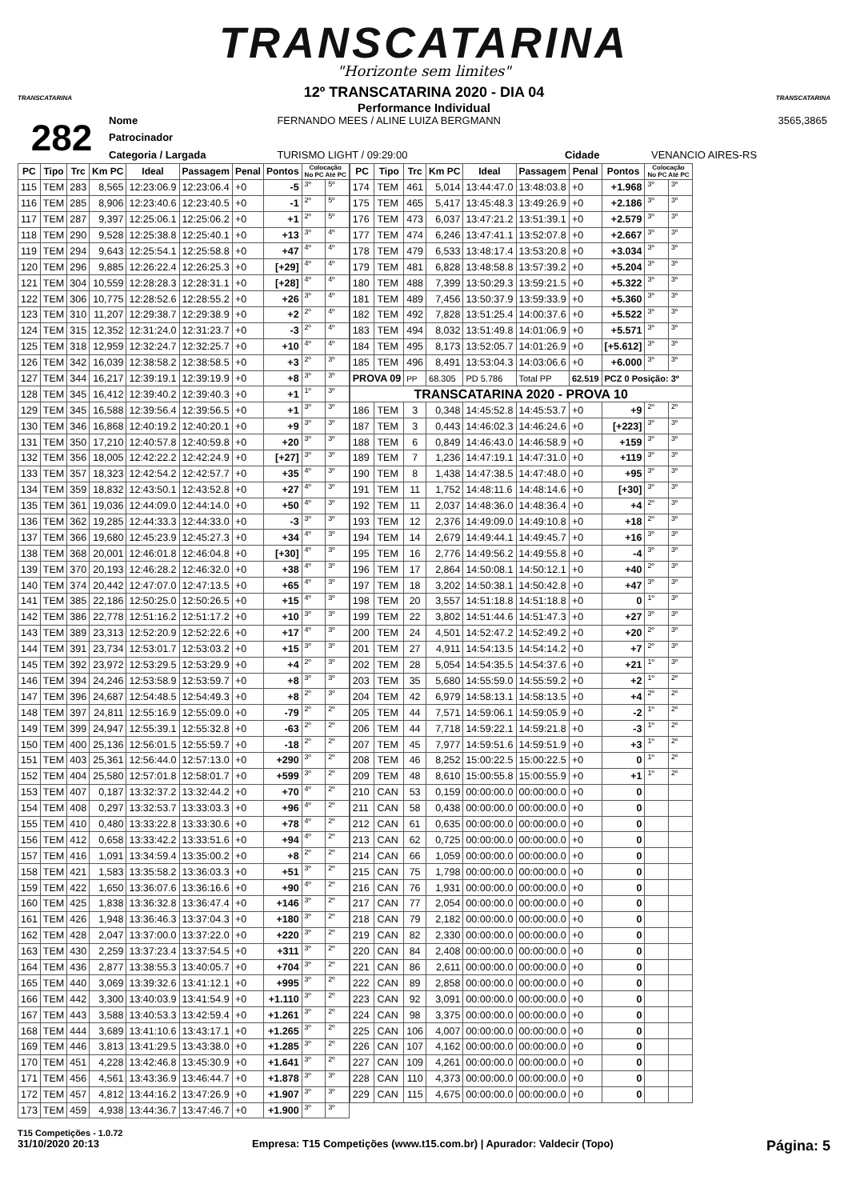TRANSCATARINA TRANSCATARINA
TRANSCATARINA
"Horizonte sem limites"
12º TRANSCATARINA 2020 - DIA 04
Performance Individual
282
| Nome | FERNANDO MEES / ALINE LUIZA BERGMANN | | | 3565,3865 |
| Patrocinador | | | | |
| Categoria / Largada | | TURISMO LIGHT / 09:29:00 | Cidade | VENANCIO AIRES-RS |
| PC | Tipo | Trc | Km PC | Ideal | Passagem | Penal | Pontos | Colocação No PC Até PC | |
| --- | --- | --- | --- | --- | --- | --- | --- | --- | --- |
| 115 | TEM | 283 | 8,565 | 12:23:06.9 | 12:23:06.4 | +0 | -5 | 3º | 5º |
| 116 | TEM | 285 | 8,906 | 12:23:40.6 | 12:23:40.5 | +0 | -1 | 2º | 5º |
| 117 | TEM | 287 | 9,397 | 12:25:06.1 | 12:25:06.2 | +0 | +1 | 2º | 5º |
| 118 | TEM | 290 | 9,528 | 12:25:38.8 | 12:25:40.1 | +0 | +13 | 3º | 4º |
| 119 | TEM | 294 | 9,643 | 12:25:54.1 | 12:25:58.8 | +0 | +47 | 4º | 4º |
| 120 | TEM | 296 | 9,885 | 12:26:22.4 | 12:26:25.3 | +0 | [+29] | 4º | 4º |
| 121 | TEM | 304 | 10,559 | 12:28:28.3 | 12:28:31.1 | +0 | [+28] | 4º | 4º |
| 122 | TEM | 306 | 10,775 | 12:28:52.6 | 12:28:55.2 | +0 | +26 | 3º | 4º |
| 123 | TEM | 310 | 11,207 | 12:29:38.7 | 12:29:38.9 | +0 | +2 | 2º | 4º |
| 124 | TEM | 315 | 12,352 | 12:31:24.0 | 12:31:23.7 | +0 | -3 | 2º | 4º |
| 125 | TEM | 318 | 12,959 | 12:32:24.7 | 12:32:25.7 | +0 | +10 | 4º | 4º |
| 126 | TEM | 342 | 16,039 | 12:38:58.2 | 12:38:58.5 | +0 | +3 | 2º | 3º |
| 127 | TEM | 344 | 16,217 | 12:39:19.1 | 12:39:19.9 | +0 | +8 | 3º | 3º |
| 128 | TEM | 345 | 16,412 | 12:39:40.2 | 12:39:40.3 | +0 | +1 | 1º | 3º |
| 129 | TEM | 345 | 16,588 | 12:39:56.4 | 12:39:56.5 | +0 | +1 | 3º | 3º |
| 130 | TEM | 346 | 16,868 | 12:40:19.2 | 12:40:20.1 | +0 | +9 | 3º | 3º |
| 131 | TEM | 350 | 17,210 | 12:40:57.8 | 12:40:59.8 | +0 | +20 | 3º | 3º |
| 132 | TEM | 356 | 18,005 | 12:42:22.2 | 12:42:24.9 | +0 | [+27] | 3º | 3º |
| 133 | TEM | 357 | 18,323 | 12:42:54.2 | 12:42:57.7 | +0 | +35 | 4º | 3º |
| 134 | TEM | 359 | 18,832 | 12:43:50.1 | 12:43:52.8 | +0 | +27 | 4º | 3º |
| 135 | TEM | 361 | 19,036 | 12:44:09.0 | 12:44:14.0 | +0 | +50 | 4º | 3º |
| 136 | TEM | 362 | 19,285 | 12:44:33.3 | 12:44:33.0 | +0 | -3 | 3º | 3º |
| 137 | TEM | 366 | 19,680 | 12:45:23.9 | 12:45:27.3 | +0 | +34 | 4º | 3º |
| 138 | TEM | 368 | 20,001 | 12:46:01.8 | 12:46:04.8 | +0 | [+30] | 4º | 3º |
| 139 | TEM | 370 | 20,193 | 12:46:28.2 | 12:46:32.0 | +0 | +38 | 4º | 3º |
| 140 | TEM | 374 | 20,442 | 12:47:07.0 | 12:47:13.5 | +0 | +65 | 4º | 3º |
| 141 | TEM | 385 | 22,186 | 12:50:25.0 | 12:50:26.5 | +0 | +15 | 4º | 3º |
| 142 | TEM | 386 | 22,778 | 12:51:16.2 | 12:51:17.2 | +0 | +10 | 3º | 3º |
| 143 | TEM | 389 | 23,313 | 12:52:20.9 | 12:52:22.6 | +0 | +17 | 4º | 3º |
| 144 | TEM | 391 | 23,734 | 12:53:01.7 | 12:53:03.2 | +0 | +15 | 3º | 3º |
| 145 | TEM | 392 | 23,972 | 12:53:29.5 | 12:53:29.9 | +0 | +4 | 2º | 3º |
| 146 | TEM | 394 | 24,246 | 12:53:58.9 | 12:53:59.7 | +0 | +8 | 3º | 3º |
| 147 | TEM | 396 | 24,687 | 12:54:48.5 | 12:54:49.3 | +0 | +8 | 2º | 3º |
| 148 | TEM | 397 | 24,811 | 12:55:16.9 | 12:55:09.0 | +0 | -79 | 2º | 2º |
| 149 | TEM | 399 | 24,947 | 12:55:39.1 | 12:55:32.8 | +0 | -63 | 2º | 2º |
| 150 | TEM | 400 | 25,136 | 12:56:01.5 | 12:55:59.7 | +0 | -18 | 2º | 2º |
| 151 | TEM | 403 | 25,361 | 12:56:44.0 | 12:57:13.0 | +0 | +290 | 3º | 2º |
| 152 | TEM | 404 | 25,580 | 12:57:01.8 | 12:58:01.7 | +0 | +599 | 3º | 2º |
| 153 | TEM | 407 | 0,187 | 13:32:37.2 | 13:32:44.2 | +0 | +70 | 4º | 2º |
| 154 | TEM | 408 | 0,297 | 13:32:53.7 | 13:33:03.3 | +0 | +96 | 4º | 2º |
| 155 | TEM | 410 | 0,480 | 13:33:22.8 | 13:33:30.6 | +0 | +78 | 4º | 2º |
| 156 | TEM | 412 | 0,658 | 13:33:42.2 | 13:33:51.6 | +0 | +94 | 4º | 2º |
| 157 | TEM | 416 | 1,091 | 13:34:59.4 | 13:35:00.2 | +0 | +8 | 2º | 2º |
| 158 | TEM | 421 | 1,583 | 13:35:58.2 | 13:36:03.3 | +0 | +51 | 3º | 2º |
| 159 | TEM | 422 | 1,650 | 13:36:07.6 | 13:36:16.6 | +0 | +90 | 4º | 2º |
| 160 | TEM | 425 | 1,838 | 13:36:32.8 | 13:36:47.4 | +0 | +146 | 3º | 2º |
| 161 | TEM | 426 | 1,948 | 13:36:46.3 | 13:37:04.3 | +0 | +180 | 3º | 2º |
| 162 | TEM | 428 | 2,047 | 13:37:00.0 | 13:37:22.0 | +0 | +220 | 3º | 2º |
| 163 | TEM | 430 | 2,259 | 13:37:23.4 | 13:37:54.5 | +0 | +311 | 3º | 2º |
| 164 | TEM | 436 | 2,877 | 13:38:55.3 | 13:40:05.7 | +0 | +704 | 3º | 2º |
| 165 | TEM | 440 | 3,069 | 13:39:32.6 | 13:41:12.1 | +0 | +995 | 3º | 2º |
| 166 | TEM | 442 | 3,300 | 13:40:03.9 | 13:41:54.9 | +0 | +1.110 | 3º | 2º |
| 167 | TEM | 443 | 3,588 | 13:40:53.3 | 13:42:59.4 | +0 | +1.261 | 3º | 2º |
| 168 | TEM | 444 | 3,689 | 13:41:10.6 | 13:43:17.1 | +0 | +1.265 | 3º | 2º |
| 169 | TEM | 446 | 3,813 | 13:41:29.5 | 13:43:38.0 | +0 | +1.285 | 3º | 2º |
| 170 | TEM | 451 | 4,228 | 13:42:46.8 | 13:45:30.9 | +0 | +1.641 | 3º | 2º |
| 171 | TEM | 456 | 4,561 | 13:43:36.9 | 13:46:44.7 | +0 | +1.878 | 3º | 3º |
| 172 | TEM | 457 | 4,812 | 13:44:16.2 | 13:47:26.9 | +0 | +1.907 | 3º | 3º |
| 173 | TEM | 459 | 4,938 | 13:44:36.7 | 13:47:46.7 | +0 | +1.900 | 3º | 3º |
| PC | Tipo | Trc | Km PC | Ideal | Passagem | Penal | Pontos | Colocação No PC Até PC | |
| --- | --- | --- | --- | --- | --- | --- | --- | --- | --- |
| 174 | TEM | 461 | 5,014 | 13:44:47.0 | 13:48:03.8 | +0 | +1.968 | 3º | 3º |
| 175 | TEM | 465 | 5,417 | 13:45:48.3 | 13:49:26.9 | +0 | +2.186 | 3º | 3º |
| 176 | TEM | 473 | 6,037 | 13:47:21.2 | 13:51:39.1 | +0 | +2.579 | 3º | 3º |
| 177 | TEM | 474 | 6,246 | 13:47:41.1 | 13:52:07.8 | +0 | +2.667 | 3º | 3º |
| 178 | TEM | 479 | 6,533 | 13:48:17.4 | 13:53:20.8 | +0 | +3.034 | 3º | 3º |
| 179 | TEM | 481 | 6,828 | 13:48:58.8 | 13:57:39.2 | +0 | +5.204 | 3º | 3º |
| 180 | TEM | 488 | 7,399 | 13:50:29.3 | 13:59:21.5 | +0 | +5.322 | 3º | 3º |
| 181 | TEM | 489 | 7,456 | 13:50:37.9 | 13:59:33.9 | +0 | +5.360 | 3º | 3º |
| 182 | TEM | 492 | 7,828 | 13:51:25.4 | 14:00:37.6 | +0 | +5.522 | 3º | 3º |
| 183 | TEM | 494 | 8,032 | 13:51:49.8 | 14:01:06.9 | +0 | +5.571 | 3º | 3º |
| 184 | TEM | 495 | 8,173 | 13:52:05.7 | 14:01:26.9 | +0 | [+5.612] | 3º | 3º |
| 185 | TEM | 496 | 8,491 | 13:53:04.3 | 14:03:06.6 | +0 | +6.000 | 3º | 3º |
| PROVA 09 | | PP | 68.305 | PD 5.786 | Total PP | 62.519 | PCZ 0 Posição: 3º | | |
| TRANSCATARINA 2020 - PROVA 10 | | | | | | | | | |
| 186 | TEM | 3 | 0,348 | 14:45:52.8 | 14:45:53.7 | +0 | +9 | 2º | 2º |
| 187 | TEM | 3 | 0,443 | 14:46:02.3 | 14:46:24.6 | +0 | [+223] | 3º | 3º |
| 188 | TEM | 6 | 0,849 | 14:46:43.0 | 14:46:58.9 | +0 | +159 | 3º | 3º |
| 189 | TEM | 7 | 1,236 | 14:47:19.1 | 14:47:31.0 | +0 | +119 | 3º | 3º |
| 190 | TEM | 8 | 1,438 | 14:47:38.5 | 14:47:48.0 | +0 | +95 | 3º | 3º |
| 191 | TEM | 11 | 1,752 | 14:48:11.6 | 14:48:14.6 | +0 | [+30] | 3º | 3º |
| 192 | TEM | 11 | 2,037 | 14:48:36.0 | 14:48:36.4 | +0 | +4 | 2º | 3º |
| 193 | TEM | 12 | 2,376 | 14:49:09.0 | 14:49:10.8 | +0 | +18 | 2º | 3º |
| 194 | TEM | 14 | 2,679 | 14:49:44.1 | 14:49:45.7 | +0 | +16 | 3º | 3º |
| 195 | TEM | 16 | 2,776 | 14:49:56.2 | 14:49:55.8 | +0 | -4 | 3º | 3º |
| 196 | TEM | 17 | 2,864 | 14:50:08.1 | 14:50:12.1 | +0 | +40 | 2º | 3º |
| 197 | TEM | 18 | 3,202 | 14:50:38.1 | 14:50:42.8 | +0 | +47 | 3º | 3º |
| 198 | TEM | 20 | 3,557 | 14:51:18.8 | 14:51:18.8 | +0 | 0 | 1º | 3º |
| 199 | TEM | 22 | 3,802 | 14:51:44.6 | 14:51:47.3 | +0 | +27 | 3º | 3º |
| 200 | TEM | 24 | 4,501 | 14:52:47.2 | 14:52:49.2 | +0 | +20 | 2º | 3º |
| 201 | TEM | 27 | 4,911 | 14:54:13.5 | 14:54:14.2 | +0 | +7 | 2º | 3º |
| 202 | TEM | 28 | 5,054 | 14:54:35.5 | 14:54:37.6 | +0 | +21 | 1º | 3º |
| 203 | TEM | 35 | 5,680 | 14:55:59.0 | 14:55:59.2 | +0 | +2 | 1º | 2º |
| 204 | TEM | 42 | 6,979 | 14:58:13.1 | 14:58:13.5 | +0 | +4 | 2º | 2º |
| 205 | TEM | 44 | 7,571 | 14:59:06.1 | 14:59:05.9 | +0 | -2 | 1º | 2º |
| 206 | TEM | 44 | 7,718 | 14:59:22.1 | 14:59:21.8 | +0 | -3 | 1º | 2º |
| 207 | TEM | 45 | 7,977 | 14:59:51.6 | 14:59:51.9 | +0 | +3 | 1º | 2º |
| 208 | TEM | 46 | 8,252 | 15:00:22.5 | 15:00:22.5 | +0 | 0 | 1º | 2º |
| 209 | TEM | 48 | 8,610 | 15:00:55.8 | 15:00:55.9 | +0 | +1 | 1º | 2º |
| 210 | CAN | 53 | 0,159 | 00:00:00.0 | 00:00:00.0 | +0 | 0 | | |
| 211 | CAN | 58 | 0,438 | 00:00:00.0 | 00:00:00.0 | +0 | 0 | | |
| 212 | CAN | 61 | 0,635 | 00:00:00.0 | 00:00:00.0 | +0 | 0 | | |
| 213 | CAN | 62 | 0,725 | 00:00:00.0 | 00:00:00.0 | +0 | 0 | | |
| 214 | CAN | 66 | 1,059 | 00:00:00.0 | 00:00:00.0 | +0 | 0 | | |
| 215 | CAN | 75 | 1,798 | 00:00:00.0 | 00:00:00.0 | +0 | 0 | | |
| 216 | CAN | 76 | 1,931 | 00:00:00.0 | 00:00:00.0 | +0 | 0 | | |
| 217 | CAN | 77 | 2,054 | 00:00:00.0 | 00:00:00.0 | +0 | 0 | | |
| 218 | CAN | 79 | 2,182 | 00:00:00.0 | 00:00:00.0 | +0 | 0 | | |
| 219 | CAN | 82 | 2,330 | 00:00:00.0 | 00:00:00.0 | +0 | 0 | | |
| 220 | CAN | 84 | 2,408 | 00:00:00.0 | 00:00:00.0 | +0 | 0 | | |
| 221 | CAN | 86 | 2,611 | 00:00:00.0 | 00:00:00.0 | +0 | 0 | | |
| 222 | CAN | 89 | 2,858 | 00:00:00.0 | 00:00:00.0 | +0 | 0 | | |
| 223 | CAN | 92 | 3,091 | 00:00:00.0 | 00:00:00.0 | +0 | 0 | | |
| 224 | CAN | 98 | 3,375 | 00:00:00.0 | 00:00:00.0 | +0 | 0 | | |
| 225 | CAN | 106 | 4,007 | 00:00:00.0 | 00:00:00.0 | +0 | 0 | | |
| 226 | CAN | 107 | 4,162 | 00:00:00.0 | 00:00:00.0 | +0 | 0 | | |
| 227 | CAN | 109 | 4,261 | 00:00:00.0 | 00:00:00.0 | +0 | 0 | | |
| 228 | CAN | 110 | 4,373 | 00:00:00.0 | 00:00:00.0 | +0 | 0 | | |
| 229 | CAN | 115 | 4,675 | 00:00:00.0 | 00:00:00.0 | +0 | 0 | | |
T15 Competições - 1.0.72
31/10/2020 20:13 Empresa: T15 Competições (www.t15.com.br) | Apurador: Valdecir (Topo) Página: 5